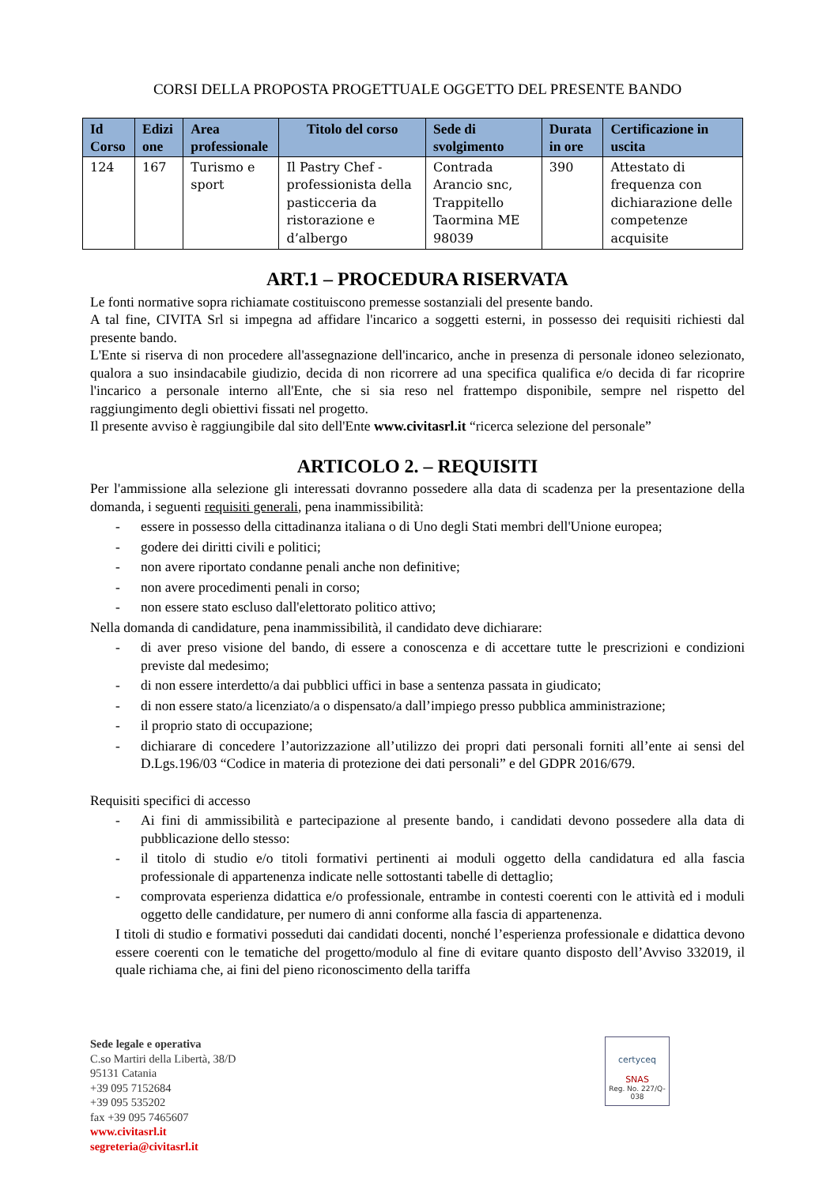CORSI DELLA PROPOSTA PROGETTUALE OGGETTO DEL PRESENTE BANDO
| Id Corso | Edizi one | Area professionale | Titolo del corso | Sede di svolgimento | Durata in ore | Certificazione in uscita |
| --- | --- | --- | --- | --- | --- | --- |
| 124 | 167 | Turismo e sport | Il Pastry Chef - professionista della pasticceria da ristorazione e d’albergo | Contrada Arancio snc, Trappitello Taormina ME 98039 | 390 | Attestato di frequenza con dichiarazione delle competenze acquisite |
ART.1 – PROCEDURA RISERVATA
Le fonti normative sopra richiamate costituiscono premesse sostanziali del presente bando.
A tal fine, CIVITA Srl si impegna ad affidare l'incarico a soggetti esterni, in possesso dei requisiti richiesti dal presente bando.
L'Ente si riserva di non procedere all'assegnazione dell'incarico, anche in presenza di personale idoneo selezionato, qualora a suo insindacabile giudizio, decida di non ricorrere ad una specifica qualifica e/o decida di far ricoprire l'incarico a personale interno all'Ente, che si sia reso nel frattempo disponibile, sempre nel rispetto del raggiungimento degli obiettivi fissati nel progetto.
Il presente avviso è raggiungibile dal sito dell'Ente www.civitasrl.it “ricerca selezione del personale”
ARTICOLO 2. – REQUISITI
Per l'ammissione alla selezione gli interessati dovranno possedere alla data di scadenza per la presentazione della domanda, i seguenti requisiti generali, pena inammissibilità:
- essere in possesso della cittadinanza italiana o di Uno degli Stati membri dell'Unione europea;
- godere dei diritti civili e politici;
- non avere riportato condanne penali anche non definitive;
- non avere procedimenti penali in corso;
- non essere stato escluso dall'elettorato politico attivo;
Nella domanda di candidature, pena inammissibilità, il candidato deve dichiarare:
- di aver preso visione del bando, di essere a conoscenza e di accettare tutte le prescrizioni e condizioni previste dal medesimo;
- di non essere interdetto/a dai pubblici uffici in base a sentenza passata in giudicato;
- di non essere stato/a licenziato/a o dispensato/a dall’impiego presso pubblica amministrazione;
- il proprio stato di occupazione;
- dichiarare di concedere l’autorizzazione all’utilizzo dei propri dati personali forniti all’ente ai sensi del D.Lgs.196/03 “Codice in materia di protezione dei dati personali” e del GDPR 2016/679.
Requisiti specifici di accesso
- Ai fini di ammissibilità e partecipazione al presente bando, i candidati devono possedere alla data di pubblicazione dello stesso:
- il titolo di studio e/o titoli formativi pertinenti ai moduli oggetto della candidatura ed alla fascia professionale di appartenenza indicate nelle sottostanti tabelle di dettaglio;
- comprovata esperienza didattica e/o professionale, entrambe in contesti coerenti con le attività ed i moduli oggetto delle candidature, per numero di anni conforme alla fascia di appartenenza.
I titoli di studio e formativi posseduti dai candidati docenti, nonché l’esperienza professionale e didattica devono essere coerenti con le tematiche del progetto/modulo al fine di evitare quanto disposto dell’Avviso 332019, il quale richiama che, ai fini del pieno riconoscimento della tariffa
Sede legale e operativa
C.so Martiri della Libertà, 38/D
95131 Catania
+39 095 7152684
+39 095 535202
fax +39 095 7465607
www.civitasrl.it
segreteria@civitasrl.it
certyceq
SNAS
Reg. No. 227/Q-038